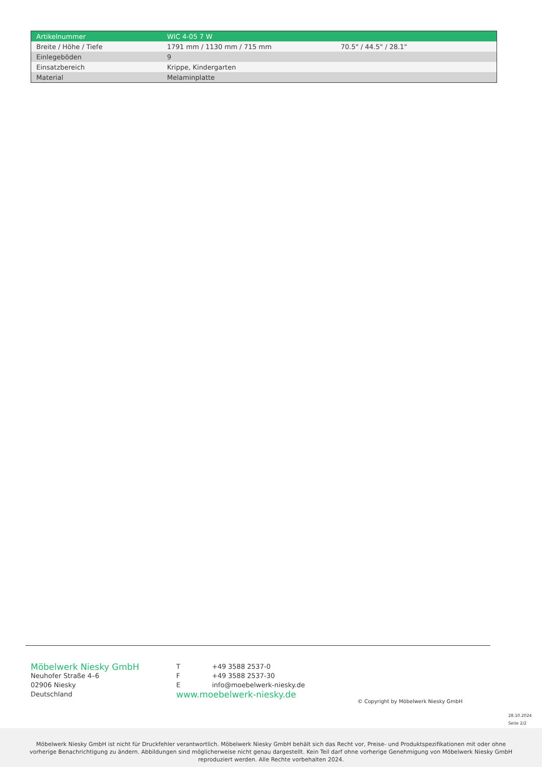| Artikelnummer | WIC 4-05 7 W | |
| --- | --- | --- |
| Breite / Höhe / Tiefe | 1791 mm / 1130 mm / 715 mm | 70.5" / 44.5" / 28.1" |
| Einlegeböden | 9 | |
| Einsatzbereich | Krippe, Kindergarten | |
| Material | Melaminplatte | |
Möbelwerk Niesky GmbH
Neuhofer Straße 4–6
02906 Niesky
Deutschland
T +49 3588 2537-0
F +49 3588 2537-30
Einfo@moebelwerk-niesky.de
www.moebelwerk-niesky.de
© Copyright by Möbelwerk Niesky GmbH
28.10.2024
Seite 2/2
Möbelwerk Niesky GmbH ist nicht für Druckfehler verantwortlich. Möbelwerk Niesky GmbH behält sich das Recht vor, Preise- und Produktspezifikationen mit oder ohne
vorherige Benachrichtigung zu ändern. Abbildungen sind möglicherweise nicht genau dargestellt. Kein Teil darf ohne vorherige Genehmigung von Möbelwerk Niesky GmbH
reproduziert werden. Alle Rechte vorbehalten 2024.